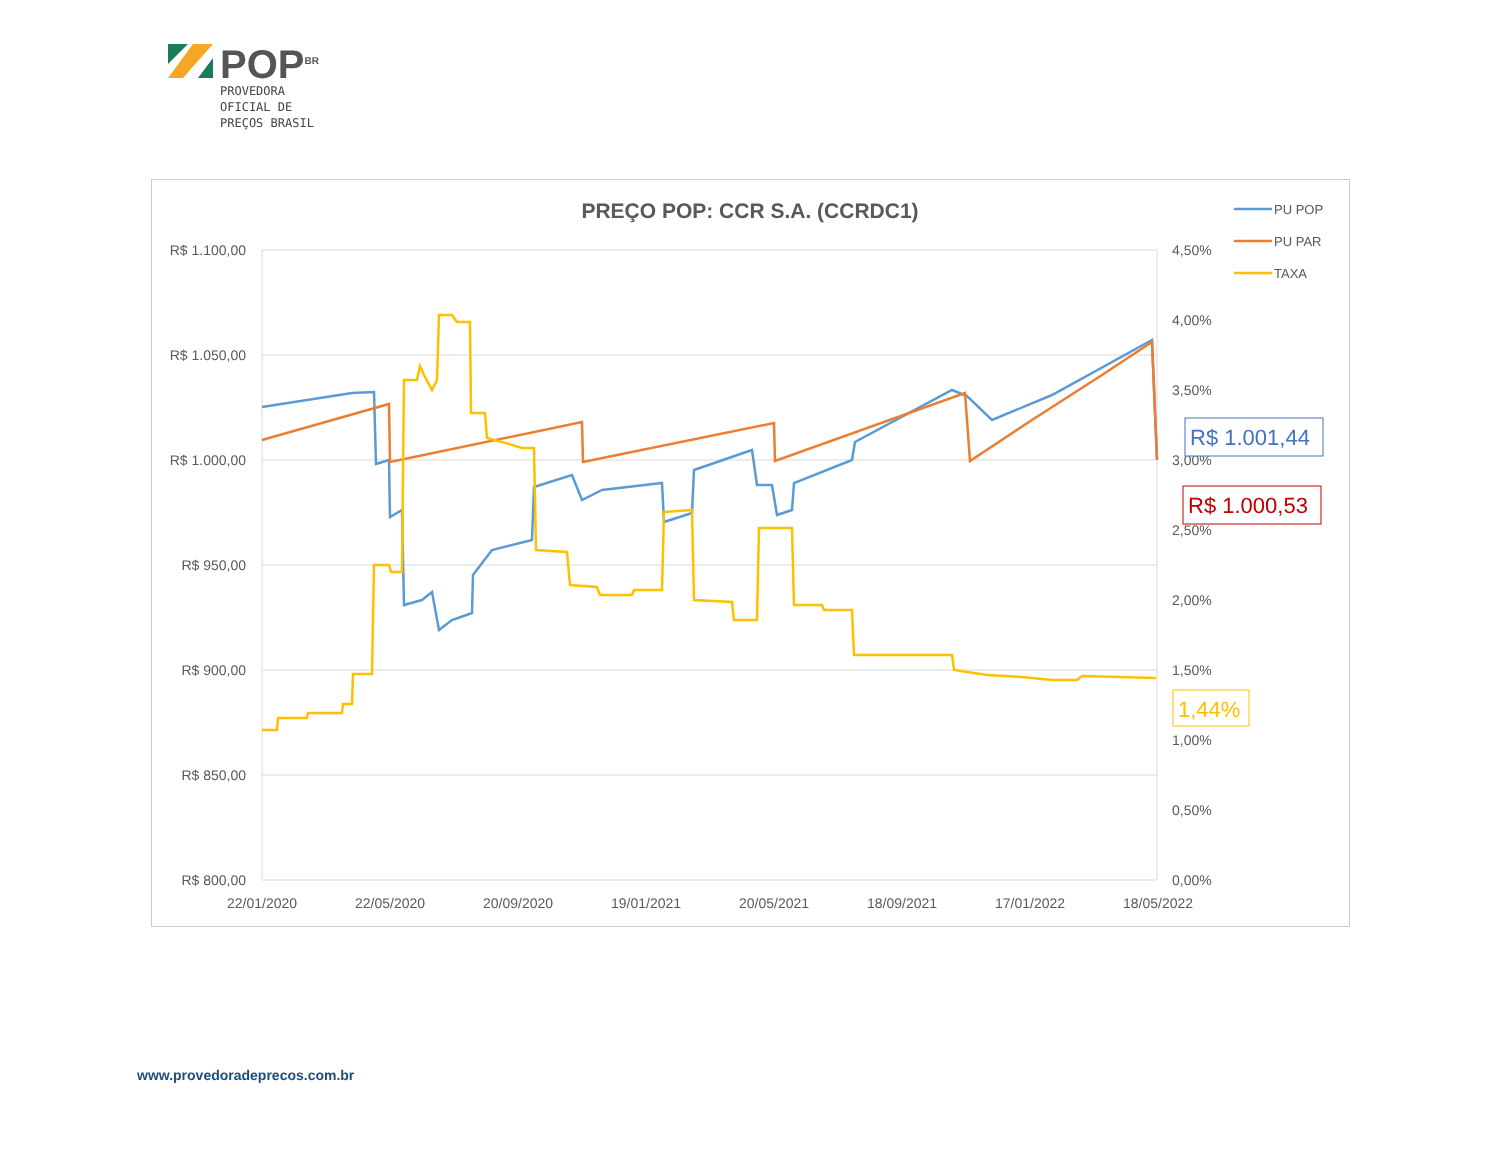POP<sup>BR</sup>
PROVEDORA
OFICIAL DE
PREÇOS BRASIL
PREÇO POP: CCR S.A. (CCRDC1)
R$ 1.100,00
R$ 1.050,00
R$ 1.000,00
R$ 950,00
R$ 900,00
R$ 850,00
R$ 800,00
4,50%
4,00%
3,50%
3,00%
2,50%
2,00%
1,50%
1,00%
0,50%
0,00%
22/01/2020
22/05/2020
20/09/2020
19/01/2021
20/05/2021
18/09/2021
17/01/2022
18/05/2022
PU POP
PU PAR
TAXA
R$ 1.001,44
R$ 1.000,53
1,44%
www.provedoradeprecos.com.br